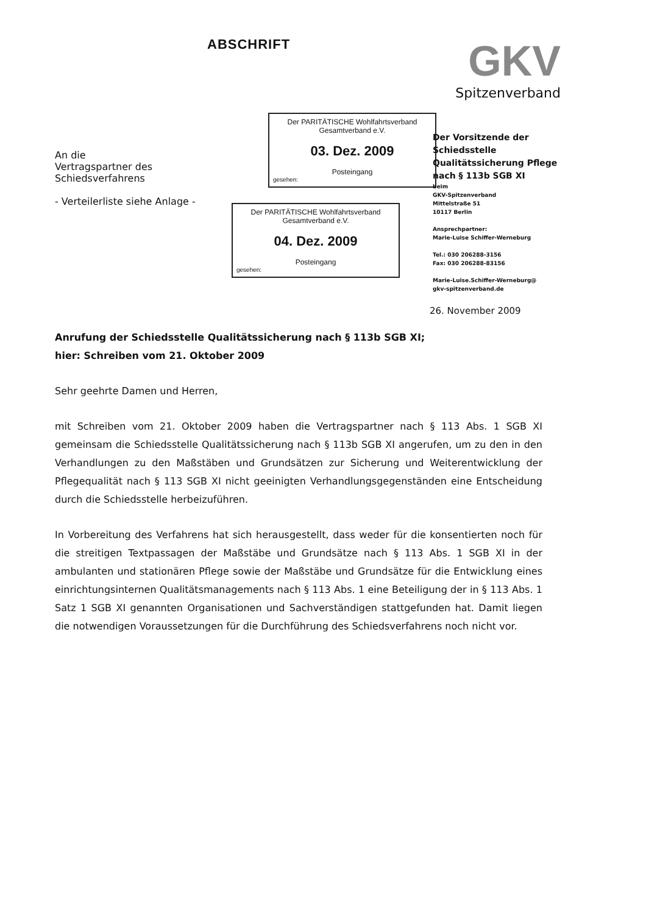ABSCHRIFT
GKV
Spitzenverband
An die
Vertragspartner des
Schiedsverfahrens
- Verteilerliste siehe Anlage -
Der PARITÄTISCHE Wohlfahrtsverband
Gesamtverband e.V.
03. Dez. 2009
Posteingang
gesehen:
Der PARITÄTISCHE Wohlfahrtsverband
Gesamtverband e.V.
04. Dez. 2009
Posteingang
gesehen:
Der Vorsitzende der
Schiedsstelle
Qualitätssicherung Pflege
nach § 113b SGB XI
beim
GKV-Spitzenverband
Mittelstraße 51
10117 Berlin
Ansprechpartner:
Marie-Luise Schiffer-Werneburg
Tel.: 030 206288-3156
Fax: 030 206288-83156
Marie-Luise.Schiffer-Werneburg@
gkv-spitzenverband.de
26. November 2009
Anrufung der Schiedsstelle Qualitätssicherung nach § 113b SGB XI;
hier: Schreiben vom 21. Oktober 2009
Sehr geehrte Damen und Herren,
mit Schreiben vom 21. Oktober 2009 haben die Vertragspartner nach § 113 Abs. 1 SGB XI gemeinsam die Schiedsstelle Qualitätssicherung nach § 113b SGB XI angerufen, um zu den in den Verhandlungen zu den Maßstäben und Grundsätzen zur Sicherung und Weiterentwicklung der Pflegequalität nach § 113 SGB XI nicht geeinigten Verhandlungsgegenständen eine Entscheidung durch die Schiedsstelle herbeizuführen.
In Vorbereitung des Verfahrens hat sich herausgestellt, dass weder für die konsentierten noch für die streitigen Textpassagen der Maßstäbe und Grundsätze nach § 113 Abs. 1 SGB XI in der ambulanten und stationären Pflege sowie der Maßstäbe und Grundsätze für die Entwicklung eines einrichtungsinternen Qualitätsmanagements nach § 113 Abs. 1 eine Beteiligung der in § 113 Abs. 1 Satz 1 SGB XI genannten Organisationen und Sachverständigen stattgefunden hat. Damit liegen die notwendigen Voraussetzungen für die Durchführung des Schiedsverfahrens noch nicht vor.